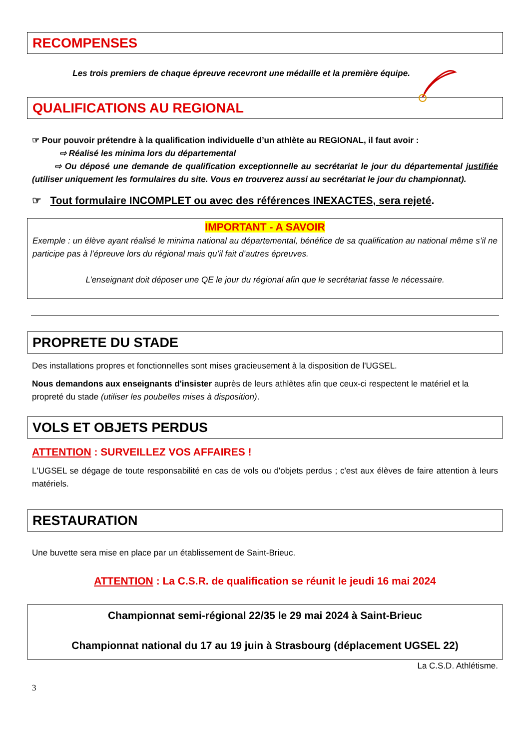RECOMPENSES
Les trois premiers de chaque épreuve recevront une médaille et la première équipe.
QUALIFICATIONS AU REGIONAL
☞ Pour pouvoir prétendre à la qualification individuelle d’un athlète au REGIONAL, il faut avoir :
⇨ Réalisé les minima lors du départemental
⇨ Ou déposé une demande de qualification exceptionnelle au secrétariat le jour du départemental justifiée (utiliser uniquement les formulaires du site. Vous en trouverez aussi au secrétariat le jour du championnat).
☞ Tout formulaire INCOMPLET ou avec des références INEXACTES, sera rejeté.
IMPORTANT - A SAVOIR
Exemple : un élève ayant réalisé le minima national au départemental, bénéfice de sa qualification au national même s’il ne participe pas à l’épreuve lors du régional mais qu’il fait d’autres épreuves.
L’enseignant doit déposer une QE le jour du régional afin que le secrétariat fasse le nécessaire.
PROPRETE DU STADE
Des installations propres et fonctionnelles sont mises gracieusement à la disposition de l'UGSEL.
Nous demandons aux enseignants d'insister auprès de leurs athlètes afin que ceux-ci respectent le matériel et la propreté du stade (utiliser les poubelles mises à disposition).
VOLS ET OBJETS PERDUS
ATTENTION : SURVEILLEZ VOS AFFAIRES !
L'UGSEL se dégage de toute responsabilité en cas de vols ou d'objets perdus ; c'est aux élèves de faire attention à leurs matériels.
RESTAURATION
Une buvette sera mise en place par un établissement de Saint-Brieuc.
ATTENTION : La C.S.R. de qualification se réunit le jeudi 16 mai 2024
Championnat semi-régional 22/35 le 29 mai 2024 à Saint-Brieuc
Championnat national du 17 au 19 juin à Strasbourg (déplacement UGSEL 22)
La C.S.D. Athlétisme.
3